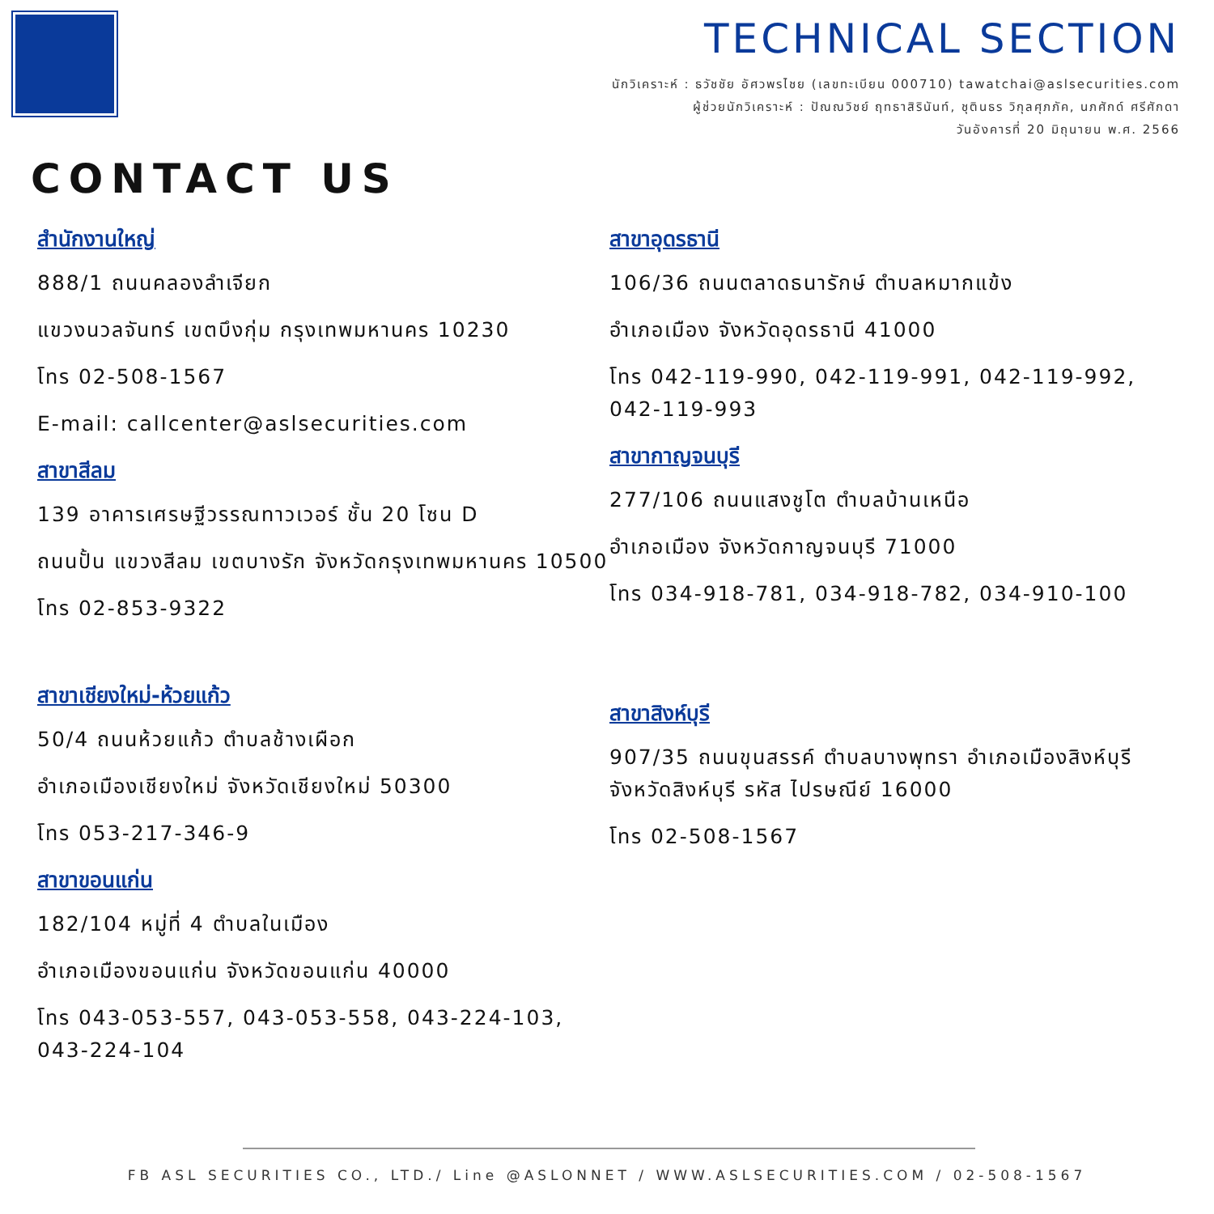TECHNICAL SECTION
นักวิเคราะห์ : ธวัชชัย อัศวพรไชย (เลขทะเบียน 000710) tawatchai@aslsecurities.com
ผู้ช่วยนักวิเคราะห์ : ปัณณวิชย์ ฤทธาสิรินันท์, ชุตินธร วิกุลศุภภัค, นภศักด์ ศรีศักดา
วันอังคารที่ 20 มิถุนายน พ.ศ. 2566
CONTACT US
สำนักงานใหญ่
888/1 ถนนคลองลำเจียก
แขวงนวลจันทร์ เขตบึงกุ่ม กรุงเทพมหานคร 10230
โทร 02-508-1567
E-mail: callcenter@aslsecurities.com
สาขาสีลม
139 อาคารเศรษฐีวรรณทาวเวอร์ ชั้น 20 โซน D
ถนนปั้น แขวงสีลม เขตบางรัก จังหวัดกรุงเทพมหานคร 10500
โทร 02-853-9322
สาขาเชียงใหม่-ห้วยแก้ว
50/4 ถนนห้วยแก้ว ตำบลช้างเผือก
อำเภอเมืองเชียงใหม่ จังหวัดเชียงใหม่ 50300
โทร 053-217-346-9
สาขาขอนแก่น
182/104 หมู่ที่ 4 ตำบลในเมือง
อำเภอเมืองขอนแก่น จังหวัดขอนแก่น 40000
โทร 043-053-557, 043-053-558, 043-224-103, 043-224-104
สาขาอุดรธานี
106/36 ถนนตลาดธนารักษ์ ตำบลหมากแข้ง
อำเภอเมือง จังหวัดอุดรธานี 41000
โทร 042-119-990, 042-119-991, 042-119-992, 042-119-993
สาขากาญจนบุรี
277/106 ถนนแสงชูโต ตำบลบ้านเหนือ
อำเภอเมือง จังหวัดกาญจนบุรี 71000
โทร 034-918-781, 034-918-782, 034-910-100
สาขาสิงห์บุรี
907/35 ถนนขุนสรรค์ ตำบลบางพุทรา อำเภอเมืองสิงห์บุรี จังหวัดสิงห์บุรี รหัส ไปรษณีย์ 16000
โทร 02-508-1567
FB ASL SECURITIES CO., LTD./ Line @ASLONNET / WWW.ASLSECURITIES.COM / 02-508-1567